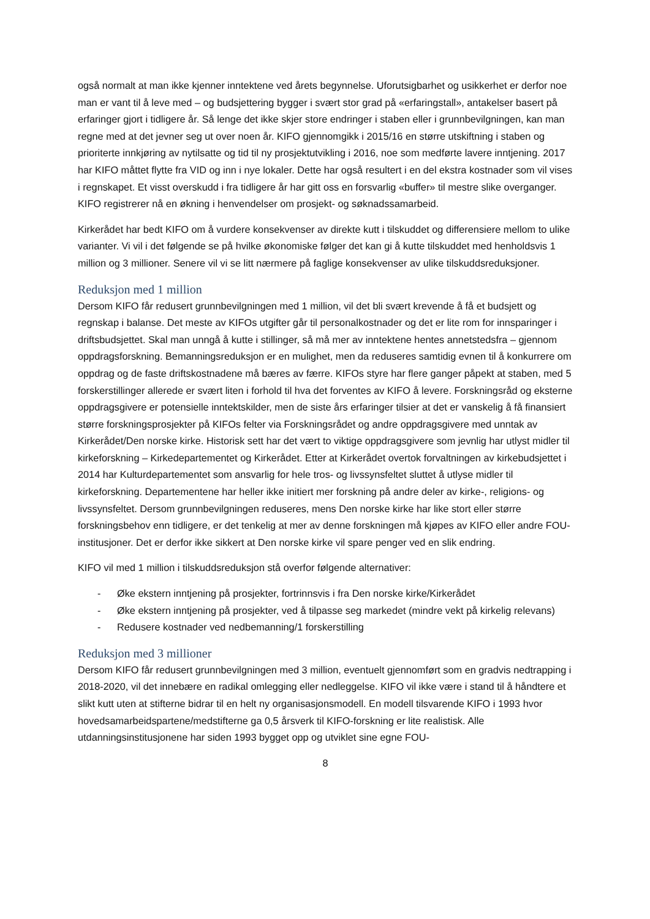også normalt at man ikke kjenner inntektene ved årets begynnelse. Uforutsigbarhet og usikkerhet er derfor noe man er vant til å leve med – og budsjettering bygger i svært stor grad på «erfaringstall», antakelser basert på erfaringer gjort i tidligere år. Så lenge det ikke skjer store endringer i staben eller i grunnbevilgningen, kan man regne med at det jevner seg ut over noen år. KIFO gjennomgikk i 2015/16 en større utskiftning i staben og prioriterte innkjøring av nytilsatte og tid til ny prosjektutvikling i 2016, noe som medførte lavere inntjening. 2017 har KIFO måttet flytte fra VID og inn i nye lokaler. Dette har også resultert i en del ekstra kostnader som vil vises i regnskapet. Et visst overskudd i fra tidligere år har gitt oss en forsvarlig «buffer» til mestre slike overganger. KIFO registrerer nå en økning i henvendelser om prosjekt- og søknadssamarbeid.
Kirkerådet har bedt KIFO om å vurdere konsekvenser av direkte kutt i tilskuddet og differensiere mellom to ulike varianter. Vi vil i det følgende se på hvilke økonomiske følger det kan gi å kutte tilskuddet med henholdsvis 1 million og 3 millioner. Senere vil vi se litt nærmere på faglige konsekvenser av ulike tilskuddsreduksjoner.
Reduksjon med 1 million
Dersom KIFO får redusert grunnbevilgningen med 1 million, vil det bli svært krevende å få et budsjett og regnskap i balanse. Det meste av KIFOs utgifter går til personalkostnader og det er lite rom for innsparinger i driftsbudsjettet. Skal man unngå å kutte i stillinger, så må mer av inntektene hentes annetstedsfra – gjennom oppdragsforskning. Bemanningsreduksjon er en mulighet, men da reduseres samtidig evnen til å konkurrere om oppdrag og de faste driftskostnadene må bæres av færre. KIFOs styre har flere ganger påpekt at staben, med 5 forskerstillinger allerede er svært liten i forhold til hva det forventes av KIFO å levere. Forskningsråd og eksterne oppdragsgivere er potensielle inntektskilder, men de siste års erfaringer tilsier at det er vanskelig å få finansiert større forskningsprosjekter på KIFOs felter via Forskningsrådet og andre oppdragsgivere med unntak av Kirkerådet/Den norske kirke. Historisk sett har det vært to viktige oppdragsgivere som jevnlig har utlyst midler til kirkeforskning – Kirkedepartementet og Kirkerådet. Etter at Kirkerådet overtok forvaltningen av kirkebudsjettet i 2014 har Kulturdepartementet som ansvarlig for hele tros- og livssynsfeltet sluttet å utlyse midler til kirkeforskning. Departementene har heller ikke initiert mer forskning på andre deler av kirke-, religions- og livssynsfeltet. Dersom grunnbevilgningen reduseres, mens Den norske kirke har like stort eller større forskningsbehov enn tidligere, er det tenkelig at mer av denne forskningen må kjøpes av KIFO eller andre FOU-institusjoner. Det er derfor ikke sikkert at Den norske kirke vil spare penger ved en slik endring.
KIFO vil med 1 million i tilskuddsreduksjon stå overfor følgende alternativer:
- Øke ekstern inntjening på prosjekter, fortrinnsvis i fra Den norske kirke/Kirkerådet
- Øke ekstern inntjening på prosjekter, ved å tilpasse seg markedet (mindre vekt på kirkelig relevans)
- Redusere kostnader ved nedbemanning/1 forskerstilling
Reduksjon med 3 millioner
Dersom KIFO får redusert grunnbevilgningen med 3 million, eventuelt gjennomført som en gradvis nedtrapping i 2018-2020, vil det innebære en radikal omlegging eller nedleggelse. KIFO vil ikke være i stand til å håndtere et slikt kutt uten at stifterne bidrar til en helt ny organisasjonsmodell. En modell tilsvarende KIFO i 1993 hvor hovedsamarbeidspartene/medstifterne ga 0,5 årsverk til KIFO-forskning er lite realistisk. Alle utdanningsinstitusjonene har siden 1993 bygget opp og utviklet sine egne FOU-
8